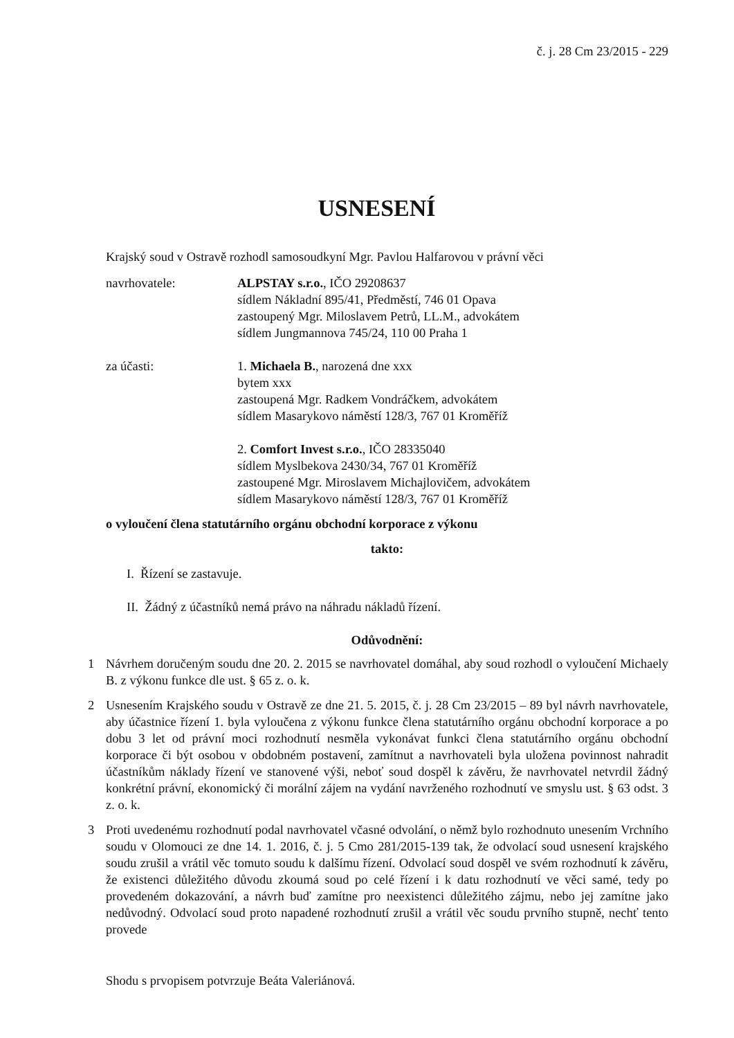č. j. 28 Cm 23/2015 - 229
USNESENÍ
Krajský soud v Ostravě rozhodl samosoudkyní Mgr. Pavlou Halfarovou v právní věci
navrhovatele: ALPSTAY s.r.o., IČO 29208637
sídlem Nákladní 895/41, Předměstí, 746 01 Opava
zastoupený Mgr. Miloslavem Petrů, LL.M., advokátem
sídlem Jungmannova 745/24, 110 00 Praha 1
za účasti: 1. Michaela B., narozená dne xxx
bytem xxx
zastoupená Mgr. Radkem Vondráčkem, advokátem
sídlem Masarykovo náměstí 128/3, 767 01 Kroměříž
2. Comfort Invest s.r.o., IČO 28335040
sídlem Myslbekova 2430/34, 767 01 Kroměříž
zastoupené Mgr. Miroslavem Michajlovičem, advokátem
sídlem Masarykovo náměstí 128/3, 767 01 Kroměříž
o vyloučení člena statutárního orgánu obchodní korporace z výkonu
takto:
I. Řízení se zastavuje.
II. Žádný z účastníků nemá právo na náhradu nákladů řízení.
Odůvodnění:
1 Návrhem doručeným soudu dne 20. 2. 2015 se navrhovatel domáhal, aby soud rozhodl o vyloučení Michaely B. z výkonu funkce dle ust. § 65 z. o. k.
2 Usnesením Krajského soudu v Ostravě ze dne 21. 5. 2015, č. j. 28 Cm 23/2015 – 89 byl návrh navrhovatele, aby účastnice řízení 1. byla vyloučena z výkonu funkce člena statutárního orgánu obchodní korporace a po dobu 3 let od právní moci rozhodnutí nesměla vykonávat funkci člena statutárního orgánu obchodní korporace či být osobou v obdobném postavení, zamítnut a navrhovateli byla uložena povinnost nahradit účastníkům náklady řízení ve stanovené výši, neboť soud dospěl k závěru, že navrhovatel netvrdil žádný konkrétní právní, ekonomický či morální zájem na vydání navrženého rozhodnutí ve smyslu ust. § 63 odst. 3 z. o. k.
3 Proti uvedenému rozhodnutí podal navrhovatel včasné odvolání, o němž bylo rozhodnuto unesením Vrchního soudu v Olomouci ze dne 14. 1. 2016, č. j. 5 Cmo 281/2015-139 tak, že odvolací soud usnesení krajského soudu zrušil a vrátil věc tomuto soudu k dalšímu řízení. Odvolací soud dospěl ve svém rozhodnutí k závěru, že existenci důležitého důvodu zkoumá soud po celé řízení i k datu rozhodnutí ve věci samé, tedy po provedeném dokazování, a návrh buď zamítne pro neexistenci důležitého zájmu, nebo jej zamítne jako nedůvodný. Odvolací soud proto napadené rozhodnutí zrušil a vrátil věc soudu prvního stupně, nechť tento provede
Shodu s prvopisem potvrzuje Beáta Valeriánová.